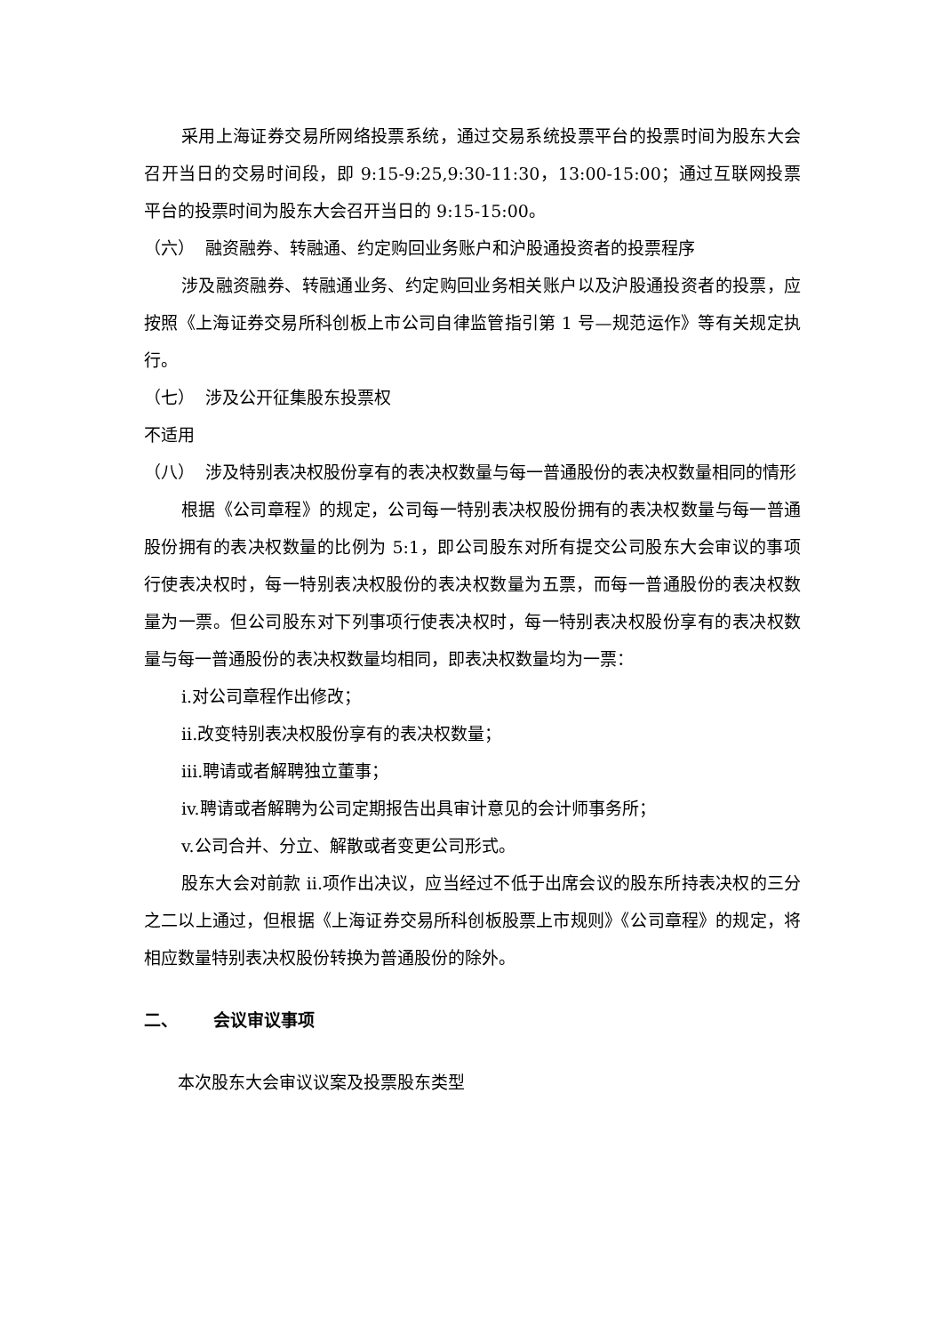采用上海证券交易所网络投票系统，通过交易系统投票平台的投票时间为股东大会召开当日的交易时间段，即 9:15-9:25,9:30-11:30，13:00-15:00；通过互联网投票平台的投票时间为股东大会召开当日的 9:15-15:00。
（六） 融资融券、转融通、约定购回业务账户和沪股通投资者的投票程序
涉及融资融券、转融通业务、约定购回业务相关账户以及沪股通投资者的投票，应按照《上海证券交易所科创板上市公司自律监管指引第 1 号—规范运作》等有关规定执行。
（七） 涉及公开征集股东投票权
不适用
（八） 涉及特别表决权股份享有的表决权数量与每一普通股份的表决权数量相同的情形
根据《公司章程》的规定，公司每一特别表决权股份拥有的表决权数量与每一普通股份拥有的表决权数量的比例为 5:1，即公司股东对所有提交公司股东大会审议的事项行使表决权时，每一特别表决权股份的表决权数量为五票，而每一普通股份的表决权数量为一票。但公司股东对下列事项行使表决权时，每一特别表决权股份享有的表决权数量与每一普通股份的表决权数量均相同，即表决权数量均为一票：
i.对公司章程作出修改；
ii.改变特别表决权股份享有的表决权数量；
iii.聘请或者解聘独立董事；
iv.聘请或者解聘为公司定期报告出具审计意见的会计师事务所；
v.公司合并、分立、解散或者变更公司形式。
股东大会对前款 ii.项作出决议，应当经过不低于出席会议的股东所持表决权的三分之二以上通过，但根据《上海证券交易所科创板股票上市规则》《公司章程》的规定，将相应数量特别表决权股份转换为普通股份的除外。
二、 会议审议事项
本次股东大会审议议案及投票股东类型